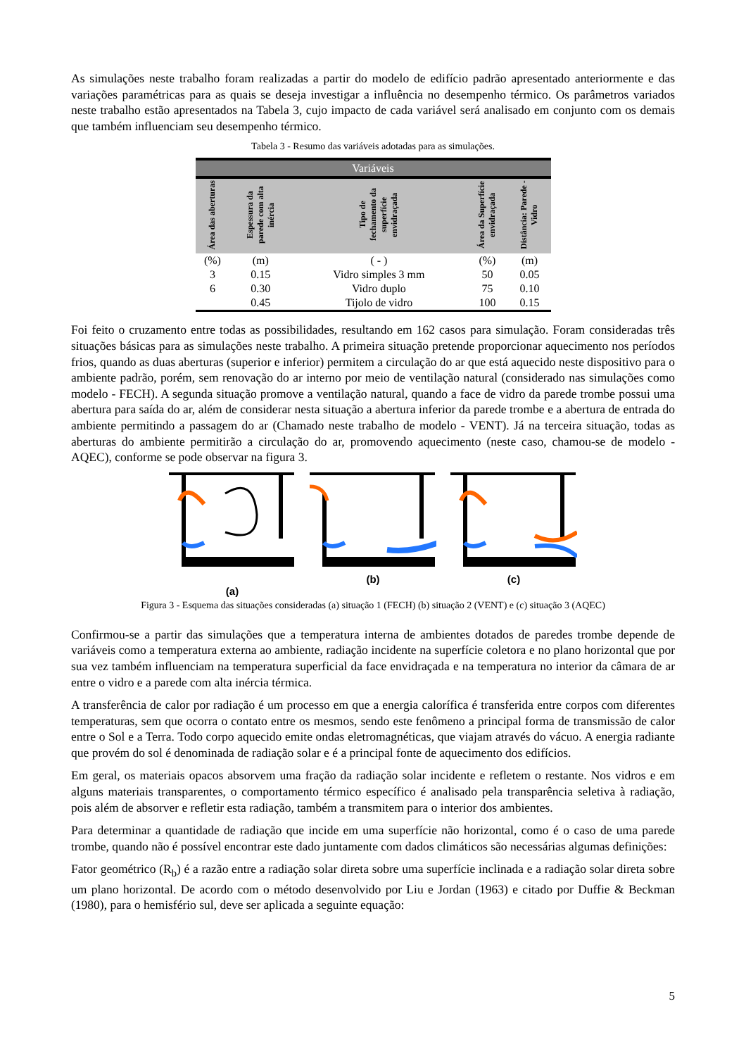As simulações neste trabalho foram realizadas a partir do modelo de edifício padrão apresentado anteriormente e das variações paramétricas para as quais se deseja investigar a influência no desempenho térmico. Os parâmetros variados neste trabalho estão apresentados na Tabela 3, cujo impacto de cada variável será analisado em conjunto com os demais que também influenciam seu desempenho térmico.
Tabela 3 - Resumo das variáveis adotadas para as simulações.
| Variáveis | | | | |
| --- | --- | --- | --- | --- |
| Área das aberturas | Espessura da parede com alta inércia | Tipo de fechamento da superfície envidraçada | Área da Superfície envidraçada | Distância: Parede - Vidro |
| (%) | (m) | ( - ) | (%) | (m) |
| 3 | 0.15 | Vidro simples 3 mm | 50 | 0.05 |
| 6 | 0.30 | Vidro duplo | 75 | 0.10 |
| | 0.45 | Tijolo de vidro | 100 | 0.15 |
Foi feito o cruzamento entre todas as possibilidades, resultando em 162 casos para simulação. Foram consideradas três situações básicas para as simulações neste trabalho. A primeira situação pretende proporcionar aquecimento nos períodos frios, quando as duas aberturas (superior e inferior) permitem a circulação do ar que está aquecido neste dispositivo para o ambiente padrão, porém, sem renovação do ar interno por meio de ventilação natural (considerado nas simulações como modelo - FECH). A segunda situação promove a ventilação natural, quando a face de vidro da parede trombe possui uma abertura para saída do ar, além de considerar nesta situação a abertura inferior da parede trombe e a abertura de entrada do ambiente permitindo a passagem do ar (Chamado neste trabalho de modelo - VENT). Já na terceira situação, todas as aberturas do ambiente permitirão a circulação do ar, promovendo aquecimento (neste caso, chamou-se de modelo - AQEC), conforme se pode observar na figura 3.
(a)
(b)
(c)
Figura 3 - Esquema das situações consideradas (a) situação 1 (FECH) (b) situação 2 (VENT) e (c) situação 3 (AQEC)
Confirmou-se a partir das simulações que a temperatura interna de ambientes dotados de paredes trombe depende de variáveis como a temperatura externa ao ambiente, radiação incidente na superfície coletora e no plano horizontal que por sua vez também influenciam na temperatura superficial da face envidraçada e na temperatura no interior da câmara de ar entre o vidro e a parede com alta inércia térmica.
A transferência de calor por radiação é um processo em que a energia calorífica é transferida entre corpos com diferentes temperaturas, sem que ocorra o contato entre os mesmos, sendo este fenômeno a principal forma de transmissão de calor entre o Sol e a Terra. Todo corpo aquecido emite ondas eletromagnéticas, que viajam através do vácuo. A energia radiante que provém do sol é denominada de radiação solar e é a principal fonte de aquecimento dos edifícios.
Em geral, os materiais opacos absorvem uma fração da radiação solar incidente e refletem o restante. Nos vidros e em alguns materiais transparentes, o comportamento térmico específico é analisado pela transparência seletiva à radiação, pois além de absorver e refletir esta radiação, também a transmitem para o interior dos ambientes.
Para determinar a quantidade de radiação que incide em uma superfície não horizontal, como é o caso de uma parede trombe, quando não é possível encontrar este dado juntamente com dados climáticos são necessárias algumas definições:
Fator geométrico (R<sub>b</sub>) é a razão entre a radiação solar direta sobre uma superfície inclinada e a radiação solar direta sobre um plano horizontal. De acordo com o método desenvolvido por Liu e Jordan (1963) e citado por Duffie & Beckman (1980), para o hemisfério sul, deve ser aplicada a seguinte equação:
5